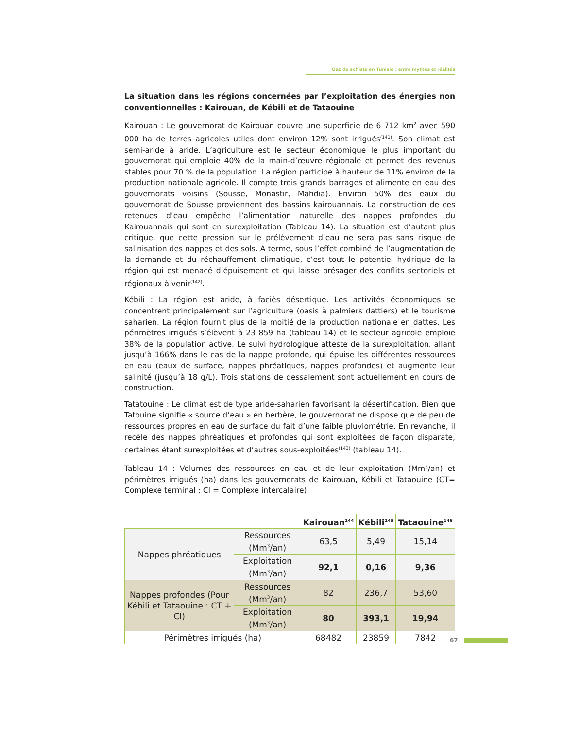Gaz de schiste en Tunisie : entre mythes et réalités
La situation dans les régions concernées par l’exploitation des énergies non conventionnelles : Kairouan, de Kébili et de Tataouine
Kairouan : Le gouvernorat de Kairouan couvre une superficie de 6 712 km<sup>2</sup> avec 590 000 ha de terres agricoles utiles dont environ 12% sont irrigués<sup>(141)</sup>. Son climat est semi-aride à aride. L’agriculture est le secteur économique le plus important du gouvernorat qui emploie 40% de la main-d’œuvre régionale et permet des revenus stables pour 70 % de la population. La région participe à hauteur de 11% environ de la production nationale agricole. Il compte trois grands barrages et alimente en eau des gouvernorats voisins (Sousse, Monastir, Mahdia). Environ 50% des eaux du gouvernorat de Sousse proviennent des bassins kairouannais. La construction de ces retenues d’eau empêche l’alimentation naturelle des nappes profondes du Kairouannais qui sont en surexploitation (Tableau 14). La situation est d’autant plus critique, que cette pression sur le prélèvement d’eau ne sera pas sans risque de salinisation des nappes et des sols. A terme, sous l’effet combiné de l’augmentation de la demande et du réchauffement climatique, c’est tout le potentiel hydrique de la région qui est menacé d’épuisement et qui laisse présager des conflits sectoriels et régionaux à venir<sup>(142)</sup>.
Kébili : La région est aride, à faciès désertique. Les activités économiques se concentrent principalement sur l’agriculture (oasis à palmiers dattiers) et le tourisme saharien. La région fournit plus de la moitié de la production nationale en dattes. Les périmètres irrigués s’élèvent à 23 859 ha (tableau 14) et le secteur agricole emploie 38% de la population active. Le suivi hydrologique atteste de la surexploitation, allant jusqu’à 166% dans le cas de la nappe profonde, qui épuise les différentes ressources en eau (eaux de surface, nappes phréatiques, nappes profondes) et augmente leur salinité (jusqu’à 18 g/L). Trois stations de dessalement sont actuellement en cours de construction.
Tatatouine : Le climat est de type aride-saharien favorisant la désertification. Bien que Tatouine signifie « source d’eau » en berbère, le gouvernorat ne dispose que de peu de ressources propres en eau de surface du fait d’une faible pluviométrie. En revanche, il recèle des nappes phréatiques et profondes qui sont exploitées de façon disparate, certaines étant surexploitées et d’autres sous-exploitées<sup>(143)</sup> (tableau 14).
Tableau 14 : Volumes des ressources en eau et de leur exploitation (Mm<sup>3</sup>/an) et périmètres irrigués (ha) dans les gouvernorats de Kairouan, Kébili et Tataouine (CT= Complexe terminal ; CI = Complexe intercalaire)
| | | Kairouan<sup>144</sup> | Kébili<sup>145</sup> | Tataouine<sup>146</sup> |
| --- | --- | --- | --- | --- |
| Nappes phréatiques | Ressources (Mm<sup>3</sup>/an) | 63,5 | 5,49 | 15,14 |
| | Exploitation (Mm<sup>3</sup>/an) | 92,1 | 0,16 | 9,36 |
| Nappes profondes (Pour Kébili et Tataouine : CT + CI) | Ressources (Mm<sup>3</sup>/an) | 82 | 236,7 | 53,60 |
| | Exploitation (Mm<sup>3</sup>/an) | 80 | 393,1 | 19,94 |
| Périmètres irrigués (ha) | | 68482 | 23859 | 7842 |
67